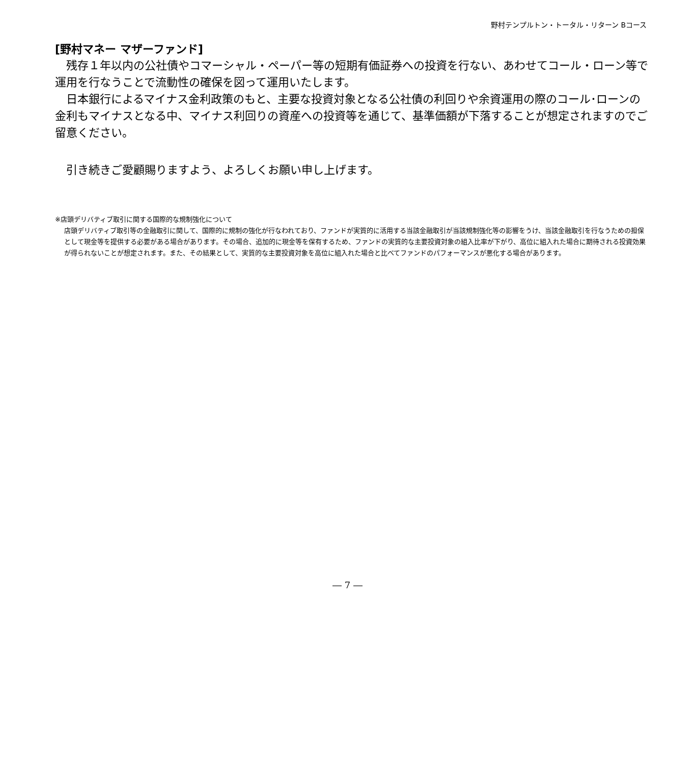野村テンプルトン・トータル・リターン Bコース
[野村マネー マザーファンド]
残存１年以内の公社債やコマーシャル・ペーパー等の短期有価証券への投資を行ない、あわせてコール・ローン等で運用を行なうことで流動性の確保を図って運用いたします。
日本銀行によるマイナス金利政策のもと、主要な投資対象となる公社債の利回りや余資運用の際のコール･ローンの金利もマイナスとなる中、マイナス利回りの資産への投資等を通じて、基準価額が下落することが想定されますのでご留意ください。
引き続きご愛顧賜りますよう、よろしくお願い申し上げます。
※店頭デリバティブ取引に関する国際的な規制強化について
店頭デリバティブ取引等の金融取引に関して、国際的に規制の強化が行なわれており、ファンドが実質的に活用する当該金融取引が当該規制強化等の影響をうけ、当該金融取引を行なうための担保として現金等を提供する必要がある場合があります。その場合、追加的に現金等を保有するため、ファンドの実質的な主要投資対象の組入比率が下がり、高位に組入れた場合に期待される投資効果が得られないことが想定されます。また、その結果として、実質的な主要投資対象を高位に組入れた場合と比べてファンドのパフォーマンスが悪化する場合があります。
― 7 ―